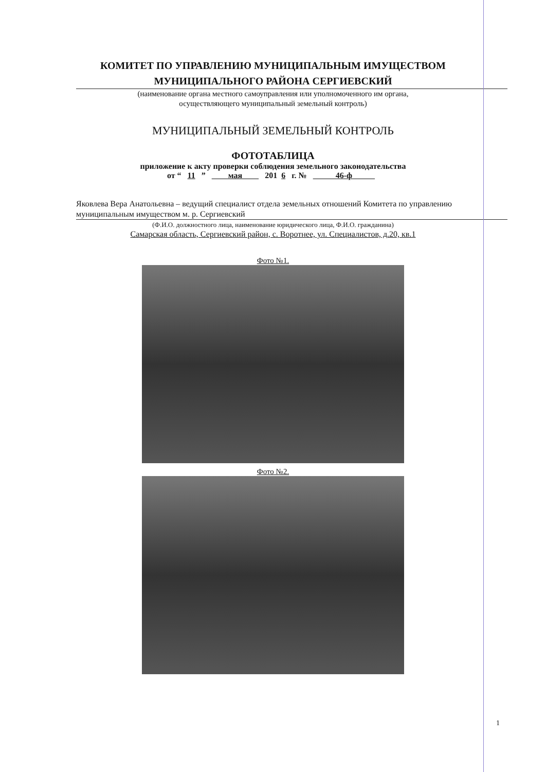КОМИТЕТ ПО УПРАВЛЕНИЮ МУНИЦИПАЛЬНЫМ ИМУЩЕСТВОМ
МУНИЦИПАЛЬНОГО РАЙОНА СЕРГИЕВСКИЙ
(наименование органа местного самоуправления или уполномоченного им органа,
осуществляющего муниципальный земельный контроль)
МУНИЦИПАЛЬНЫЙ ЗЕМЕЛЬНЫЙ КОНТРОЛЬ
ФОТОТАБЛИЦА
приложение к акту проверки соблюдения земельного законодательства
от “ 11 ” мая 201 6 г. № 46-ф
Яковлева Вера Анатольевна – ведущий специалист отдела земельных отношений Комитета по управлению муниципальным имуществом м. р. Сергиевский
(Ф.И.О. должностного лица, наименование юридического лица, Ф.И.О. гражданина)
Самарская область, Сергиевский район, с. Воротнее, ул. Специалистов, д.20, кв.1
Фото №1.
Фото №2.
1